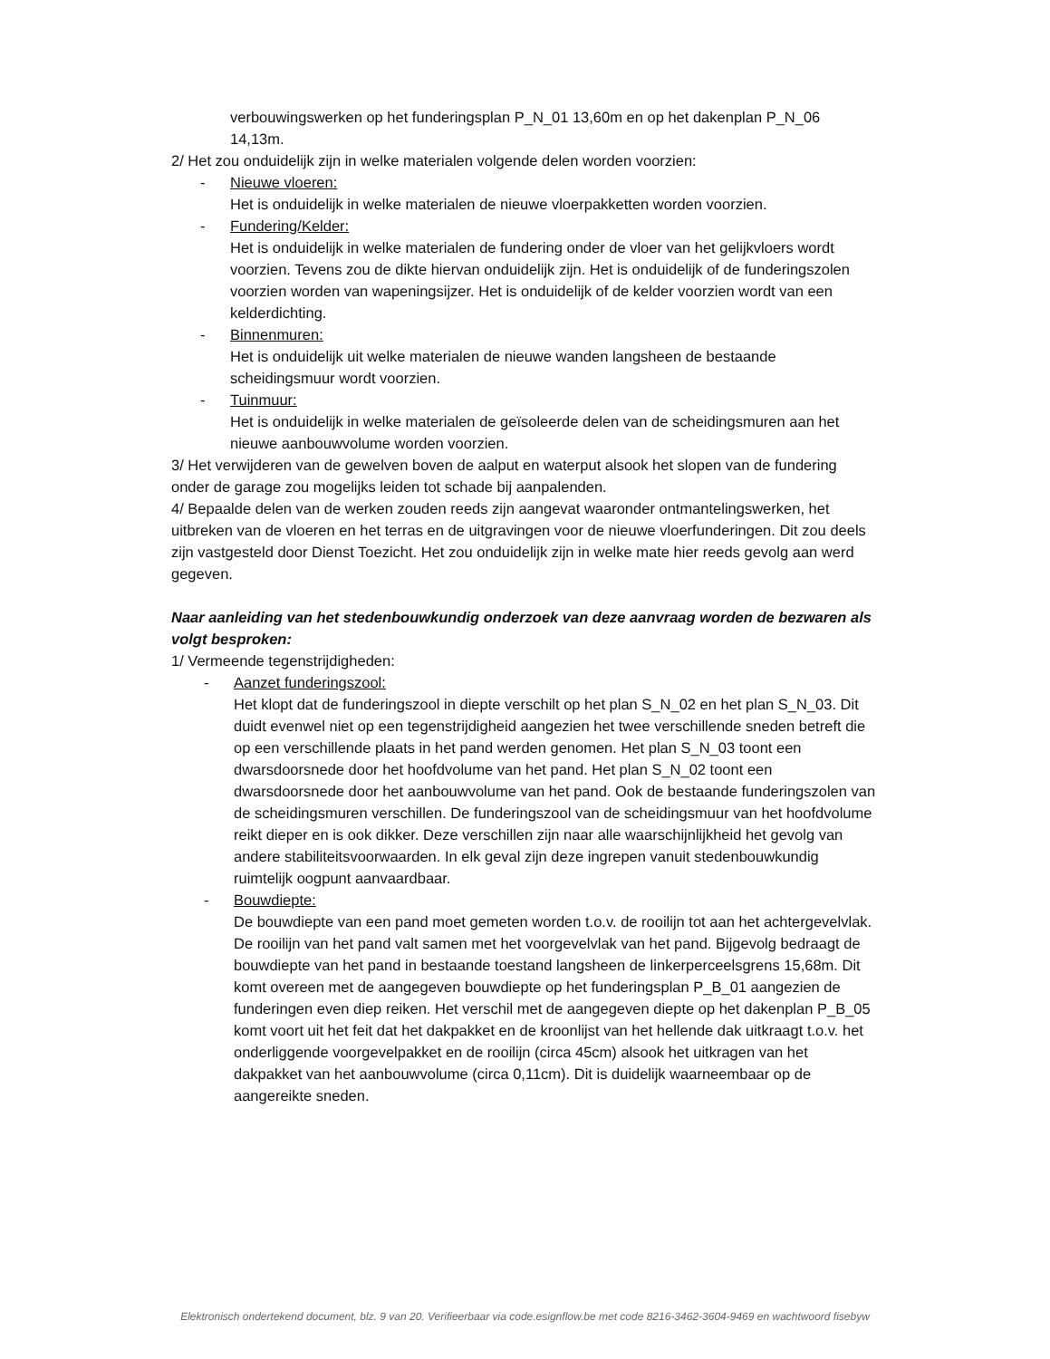verbouwingswerken op het funderingsplan P_N_01 13,60m en op het dakenplan P_N_06 14,13m.
2/ Het zou onduidelijk zijn in welke materialen volgende delen worden voorzien:
- Nieuwe vloeren:
Het is onduidelijk in welke materialen de nieuwe vloerpakketten worden voorzien.
- Fundering/Kelder:
Het is onduidelijk in welke materialen de fundering onder de vloer van het gelijkvloers wordt voorzien. Tevens zou de dikte hiervan onduidelijk zijn. Het is onduidelijk of de funderingszolen voorzien worden van wapeningsijzer. Het is onduidelijk of de kelder voorzien wordt van een kelderdichting.
- Binnenmuren:
Het is onduidelijk uit welke materialen de nieuwe wanden langsheen de bestaande scheidingsmuur wordt voorzien.
- Tuinmuur:
Het is onduidelijk in welke materialen de geïsoleerde delen van de scheidingsmuren aan het nieuwe aanbouwvolume worden voorzien.
3/ Het verwijderen van de gewelven boven de aalput en waterput alsook het slopen van de fundering onder de garage zou mogelijks leiden tot schade bij aanpalenden.
4/ Bepaalde delen van de werken zouden reeds zijn aangevat waaronder ontmantelingswerken, het uitbreken van de vloeren en het terras en de uitgravingen voor de nieuwe vloerfunderingen. Dit zou deels zijn vastgesteld door Dienst Toezicht. Het zou onduidelijk zijn in welke mate hier reeds gevolg aan werd gegeven.
Naar aanleiding van het stedenbouwkundig onderzoek van deze aanvraag worden de bezwaren als volgt besproken:
1/ Vermeende tegenstrijdigheden:
- Aanzet funderingszool:
Het klopt dat de funderingszool in diepte verschilt op het plan S_N_02 en het plan S_N_03. Dit duidt evenwel niet op een tegenstrijdigheid aangezien het twee verschillende sneden betreft die op een verschillende plaats in het pand werden genomen. Het plan S_N_03 toont een dwarsdoorsnede door het hoofdvolume van het pand. Het plan S_N_02 toont een dwarsdoorsnede door het aanbouwvolume van het pand. Ook de bestaande funderingszolen van de scheidingsmuren verschillen. De funderingszool van de scheidingsmuur van het hoofdvolume reikt dieper en is ook dikker. Deze verschillen zijn naar alle waarschijnlijkheid het gevolg van andere stabiliteitsvoorwaarden. In elk geval zijn deze ingrepen vanuit stedenbouwkundig ruimtelijk oogpunt aanvaardbaar.
- Bouwdiepte:
De bouwdiepte van een pand moet gemeten worden t.o.v. de rooilijn tot aan het achtergevelvlak. De rooilijn van het pand valt samen met het voorgevelvlak van het pand. Bijgevolg bedraagt de bouwdiepte van het pand in bestaande toestand langsheen de linkerperceelsgrens 15,68m. Dit komt overeen met de aangegeven bouwdiepte op het funderingsplan P_B_01 aangezien de funderingen even diep reiken. Het verschil met de aangegeven diepte op het dakenplan P_B_05 komt voort uit het feit dat het dakpakket en de kroonlijst van het hellende dak uitkraagt t.o.v. het onderliggende voorgevelpakket en de rooilijn (circa 45cm) alsook het uitkragen van het dakpakket van het aanbouwvolume (circa 0,11cm). Dit is duidelijk waarneembaar op de aangereikte sneden.
Elektronisch ondertekend document, blz. 9 van 20. Verifieerbaar via code.esignflow.be met code 8216-3462-3604-9469 en wachtwoord fisebyw